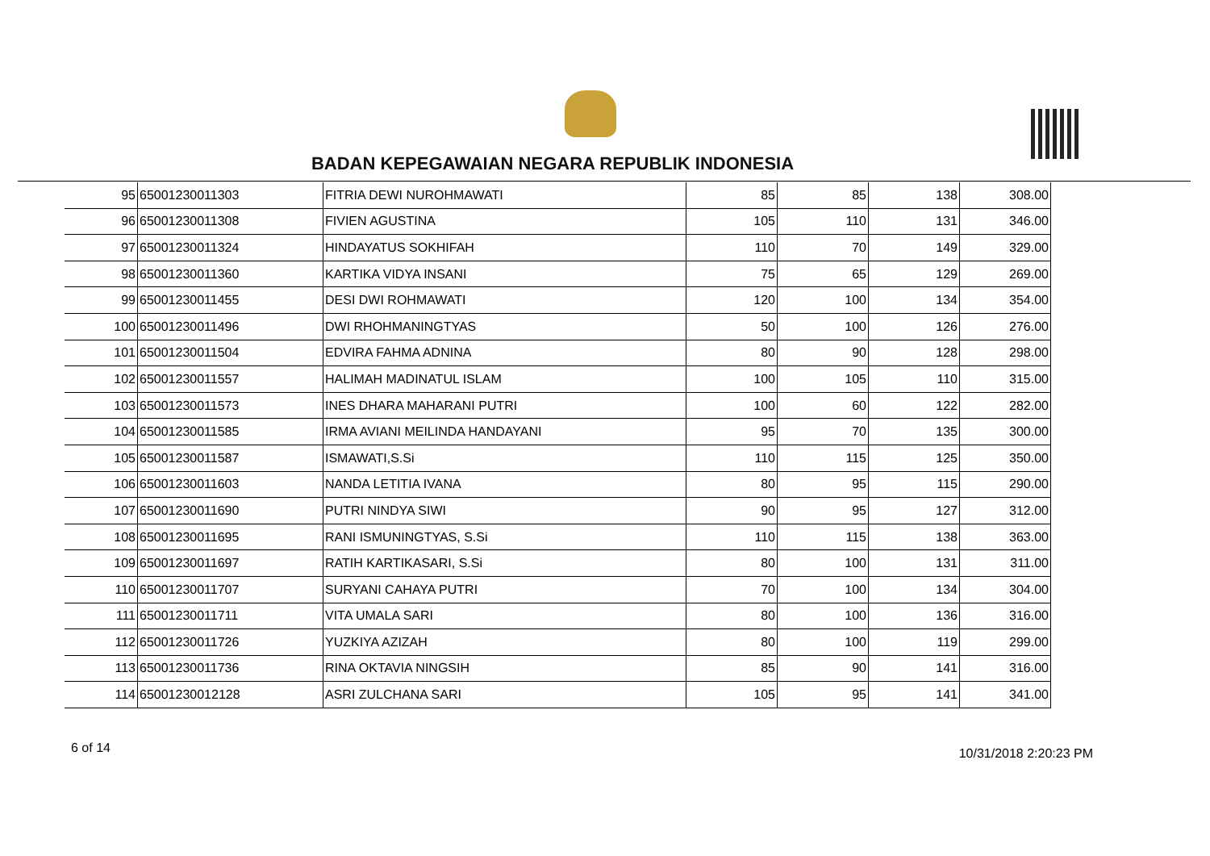BADAN KEPEGAWAIAN NEGARA REPUBLIK INDONESIA
| 95 | 65001230011303 | FITRIA DEWI NUROHMAWATI | 85 | 85 | 138 | 308.00 |
| 96 | 65001230011308 | FIVIEN AGUSTINA | 105 | 110 | 131 | 346.00 |
| 97 | 65001230011324 | HINDAYATUS SOKHIFAH | 110 | 70 | 149 | 329.00 |
| 98 | 65001230011360 | KARTIKA VIDYA INSANI | 75 | 65 | 129 | 269.00 |
| 99 | 65001230011455 | DESI DWI ROHMAWATI | 120 | 100 | 134 | 354.00 |
| 100 | 65001230011496 | DWI RHOHMANINGTYAS | 50 | 100 | 126 | 276.00 |
| 101 | 65001230011504 | EDVIRA FAHMA ADNINA | 80 | 90 | 128 | 298.00 |
| 102 | 65001230011557 | HALIMAH MADINATUL ISLAM | 100 | 105 | 110 | 315.00 |
| 103 | 65001230011573 | INES DHARA MAHARANI PUTRI | 100 | 60 | 122 | 282.00 |
| 104 | 65001230011585 | IRMA AVIANI MEILINDA HANDAYANI | 95 | 70 | 135 | 300.00 |
| 105 | 65001230011587 | ISMAWATI,S.Si | 110 | 115 | 125 | 350.00 |
| 106 | 65001230011603 | NANDA LETITIA IVANA | 80 | 95 | 115 | 290.00 |
| 107 | 65001230011690 | PUTRI NINDYA SIWI | 90 | 95 | 127 | 312.00 |
| 108 | 65001230011695 | RANI ISMUNINGTYAS, S.Si | 110 | 115 | 138 | 363.00 |
| 109 | 65001230011697 | RATIH KARTIKASARI, S.Si | 80 | 100 | 131 | 311.00 |
| 110 | 65001230011707 | SURYANI CAHAYA PUTRI | 70 | 100 | 134 | 304.00 |
| 111 | 65001230011711 | VITA UMALA SARI | 80 | 100 | 136 | 316.00 |
| 112 | 65001230011726 | YUZKIYA AZIZAH | 80 | 100 | 119 | 299.00 |
| 113 | 65001230011736 | RINA OKTAVIA NINGSIH | 85 | 90 | 141 | 316.00 |
| 114 | 65001230012128 | ASRI ZULCHANA SARI | 105 | 95 | 141 | 341.00 |
6 of 14 10/31/2018 2:20:23 PM